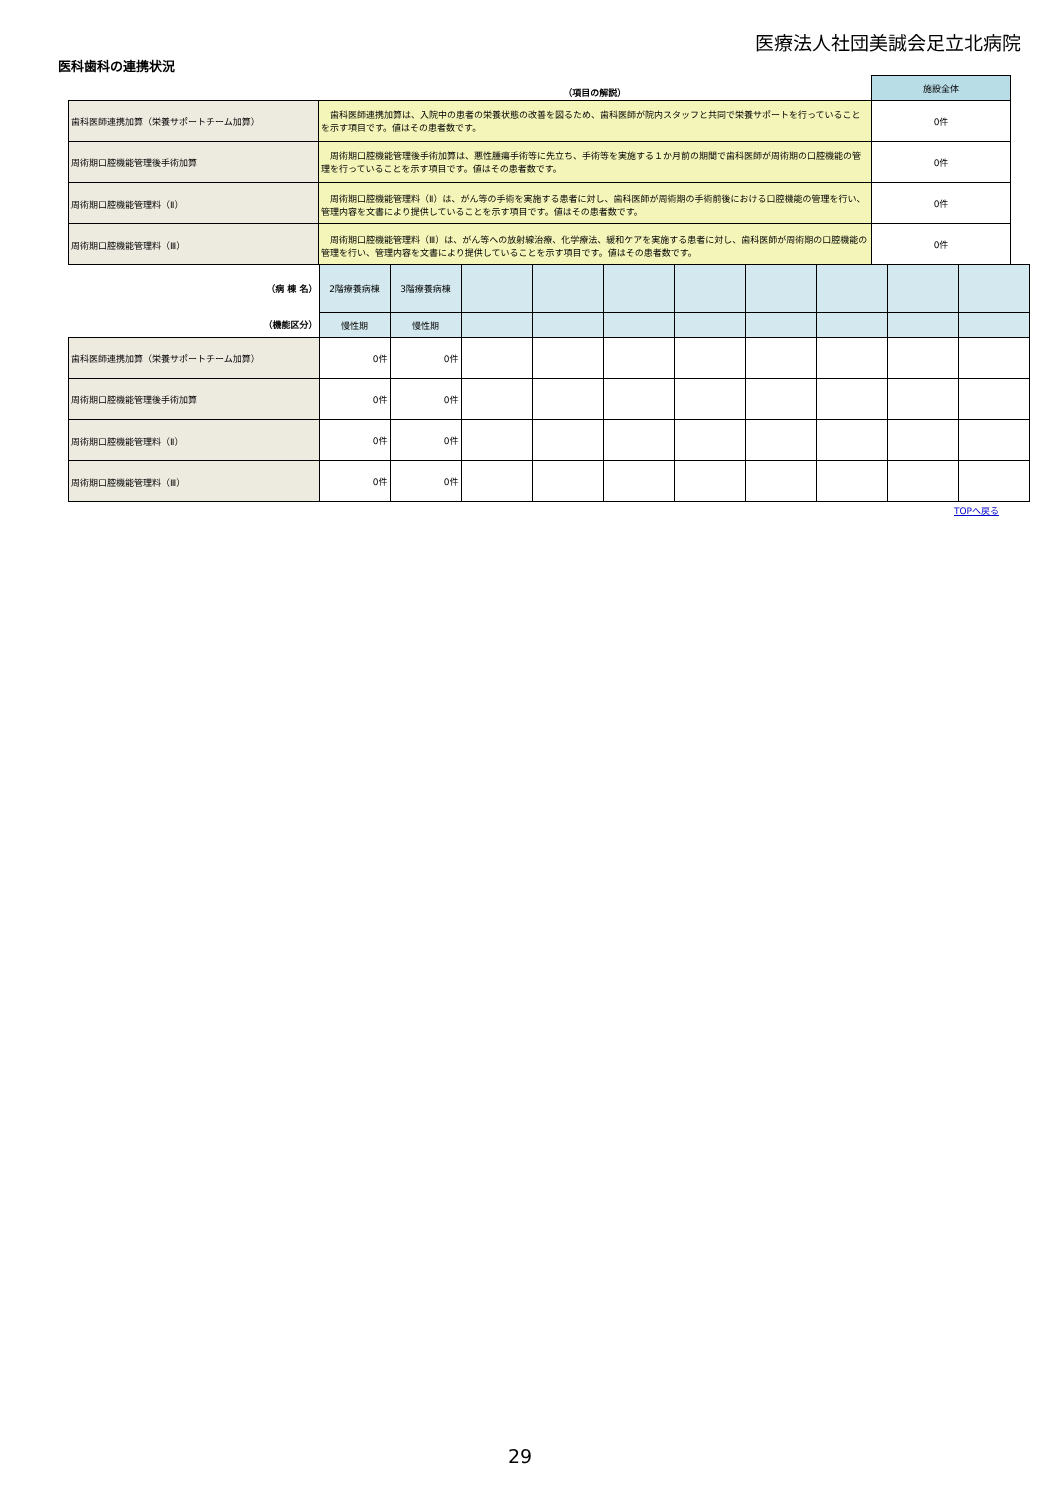医療法人社団美誠会足立北病院
医科歯科の連携状況
| | （項目の解説） | 施設全体 |
| 歯科医師連携加算（栄養サポートチーム加算） | 歯科医師連携加算は、入院中の患者の栄養状態の改善を図るため、歯科医師が院内スタッフと共同で栄養サポートを行っていることを示す項目です。値はその患者数です。 | 0件 |
| 周術期口腔機能管理後手術加算 | 周術期口腔機能管理後手術加算は、悪性腫瘍手術等に先立ち、手術等を実施する１か月前の期間で歯科医師が周術期の口腔機能の管理を行っていることを示す項目です。値はその患者数です。 | 0件 |
| 周術期口腔機能管理料（Ⅱ） | 周術期口腔機能管理料（Ⅱ）は、がん等の手術を実施する患者に対し、歯科医師が周術期の手術前後における口腔機能の管理を行い、管理内容を文書により提供していることを示す項目です。値はその患者数です。 | 0件 |
| 周術期口腔機能管理料（Ⅲ） | 周術期口腔機能管理料（Ⅲ）は、がん等への放射線治療、化学療法、緩和ケアを実施する患者に対し、歯科医師が周術期の口腔機能の管理を行い、管理内容を文書により提供していることを示す項目です。値はその患者数です。 | 0件 |
| （病 棟 名） | 2階療養病棟 | 3階療養病棟 | | | | | | | | |
| （機能区分） | 慢性期 | 慢性期 | | | | | | | | |
| 歯科医師連携加算（栄養サポートチーム加算） | 0件 | 0件 | | | | | | | | |
| 周術期口腔機能管理後手術加算 | 0件 | 0件 | | | | | | | | |
| 周術期口腔機能管理料（Ⅱ） | 0件 | 0件 | | | | | | | | |
| 周術期口腔機能管理料（Ⅲ） | 0件 | 0件 | | | | | | | | |
TOPへ戻る
29